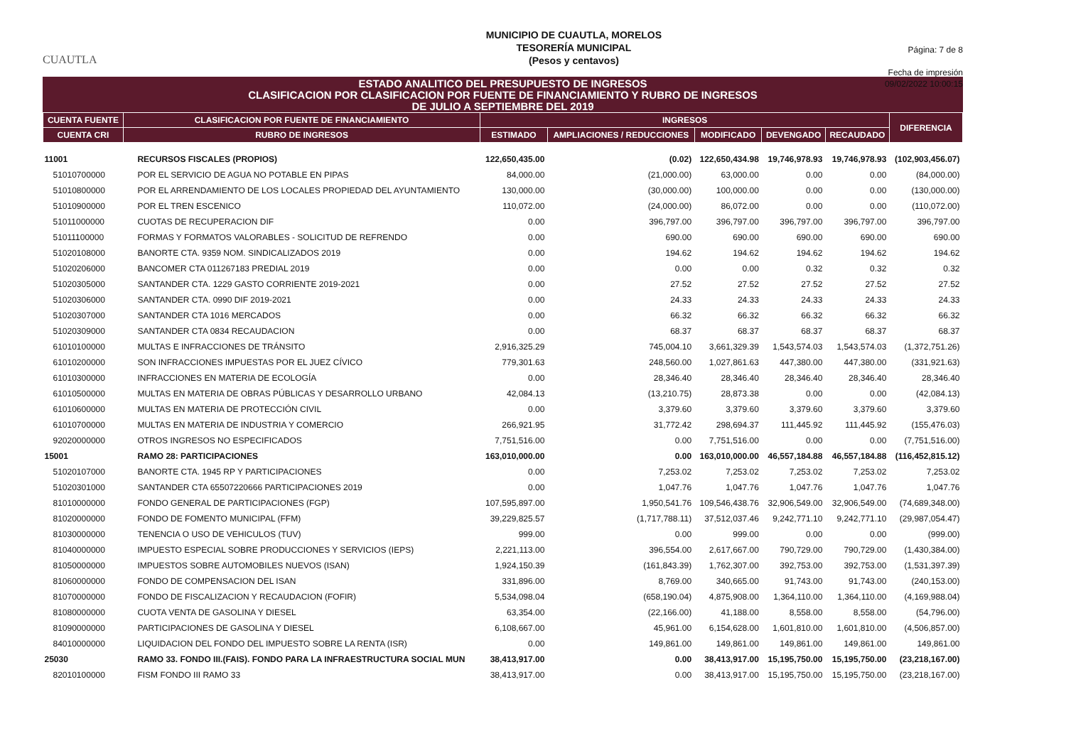CUAUTLA
MUNICIPIO DE CUAUTLA, MORELOS
TESORERÍA MUNICIPAL
(Pesos y centavos)
Página: 7 de 8
Fecha de impresión
09/02/2022 10:00:15
ESTADO ANALITICO DEL PRESUPUESTO DE INGRESOS
CLASIFICACION POR CLASIFICACION POR FUENTE DE FINANCIAMIENTO Y RUBRO DE INGRESOS
DE JULIO A SEPTIEMBRE DEL 2019
| CUENTA FUENTE | CLASIFICACION POR FUENTE DE FINANCIAMIENTO | INGRESOS | | | | | DIFERENCIA |
| --- | --- | --- | --- | --- | --- | --- | --- |
| CUENTA CRI | RUBRO DE INGRESOS | ESTIMADO | AMPLIACIONES / REDUCCIONES | MODIFICADO | DEVENGADO | RECAUDADO | |
| 11001 | RECURSOS FISCALES (PROPIOS) | 122,650,435.00 | (0.02) | 122,650,434.98 | 19,746,978.93 | 19,746,978.93 | (102,903,456.07) |
| 51010700000 | POR EL SERVICIO DE AGUA NO POTABLE EN PIPAS | 84,000.00 | (21,000.00) | 63,000.00 | 0.00 | 0.00 | (84,000.00) |
| 51010800000 | POR EL ARRENDAMIENTO DE LOS LOCALES PROPIEDAD DEL AYUNTAMIENTO | 130,000.00 | (30,000.00) | 100,000.00 | 0.00 | 0.00 | (130,000.00) |
| 51010900000 | POR EL TREN ESCENICO | 110,072.00 | (24,000.00) | 86,072.00 | 0.00 | 0.00 | (110,072.00) |
| 51011000000 | CUOTAS DE RECUPERACION DIF | 0.00 | 396,797.00 | 396,797.00 | 396,797.00 | 396,797.00 | 396,797.00 |
| 51011100000 | FORMAS Y FORMATOS VALORABLES - SOLICITUD DE REFRENDO | 0.00 | 690.00 | 690.00 | 690.00 | 690.00 | 690.00 |
| 51020108000 | BANORTE CTA. 9359 NOM. SINDICALIZADOS 2019 | 0.00 | 194.62 | 194.62 | 194.62 | 194.62 | 194.62 |
| 51020206000 | BANCOMER CTA 011267183 PREDIAL 2019 | 0.00 | 0.00 | 0.00 | 0.32 | 0.32 | 0.32 |
| 51020305000 | SANTANDER CTA. 1229 GASTO CORRIENTE 2019-2021 | 0.00 | 27.52 | 27.52 | 27.52 | 27.52 | 27.52 |
| 51020306000 | SANTANDER CTA. 0990 DIF 2019-2021 | 0.00 | 24.33 | 24.33 | 24.33 | 24.33 | 24.33 |
| 51020307000 | SANTANDER CTA 1016 MERCADOS | 0.00 | 66.32 | 66.32 | 66.32 | 66.32 | 66.32 |
| 51020309000 | SANTANDER CTA 0834 RECAUDACION | 0.00 | 68.37 | 68.37 | 68.37 | 68.37 | 68.37 |
| 61010100000 | MULTAS E INFRACCIONES DE TRÁNSITO | 2,916,325.29 | 745,004.10 | 3,661,329.39 | 1,543,574.03 | 1,543,574.03 | (1,372,751.26) |
| 61010200000 | SON INFRACCIONES IMPUESTAS POR EL JUEZ CÍVICO | 779,301.63 | 248,560.00 | 1,027,861.63 | 447,380.00 | 447,380.00 | (331,921.63) |
| 61010300000 | INFRACCIONES EN MATERIA DE ECOLOGÍA | 0.00 | 28,346.40 | 28,346.40 | 28,346.40 | 28,346.40 | 28,346.40 |
| 61010500000 | MULTAS EN MATERIA DE OBRAS PÚBLICAS Y DESARROLLO URBANO | 42,084.13 | (13,210.75) | 28,873.38 | 0.00 | 0.00 | (42,084.13) |
| 61010600000 | MULTAS EN MATERIA DE PROTECCIÓN CIVIL | 0.00 | 3,379.60 | 3,379.60 | 3,379.60 | 3,379.60 | 3,379.60 |
| 61010700000 | MULTAS EN MATERIA DE INDUSTRIA Y COMERCIO | 266,921.95 | 31,772.42 | 298,694.37 | 111,445.92 | 111,445.92 | (155,476.03) |
| 92020000000 | OTROS INGRESOS NO ESPECIFICADOS | 7,751,516.00 | 0.00 | 7,751,516.00 | 0.00 | 0.00 | (7,751,516.00) |
| 15001 | RAMO 28: PARTICIPACIONES | 163,010,000.00 | 0.00 | 163,010,000.00 | 46,557,184.88 | 46,557,184.88 | (116,452,815.12) |
| 51020107000 | BANORTE CTA. 1945 RP Y PARTICIPACIONES | 0.00 | 7,253.02 | 7,253.02 | 7,253.02 | 7,253.02 | 7,253.02 |
| 51020301000 | SANTANDER CTA 65507220666 PARTICIPACIONES 2019 | 0.00 | 1,047.76 | 1,047.76 | 1,047.76 | 1,047.76 | 1,047.76 |
| 81010000000 | FONDO GENERAL DE PARTICIPACIONES (FGP) | 107,595,897.00 | 1,950,541.76 | 109,546,438.76 | 32,906,549.00 | 32,906,549.00 | (74,689,348.00) |
| 81020000000 | FONDO DE FOMENTO MUNICIPAL (FFM) | 39,229,825.57 | (1,717,788.11) | 37,512,037.46 | 9,242,771.10 | 9,242,771.10 | (29,987,054.47) |
| 81030000000 | TENENCIA O USO DE VEHICULOS (TUV) | 999.00 | 0.00 | 999.00 | 0.00 | 0.00 | (999.00) |
| 81040000000 | IMPUESTO ESPECIAL SOBRE PRODUCCIONES Y SERVICIOS (IEPS) | 2,221,113.00 | 396,554.00 | 2,617,667.00 | 790,729.00 | 790,729.00 | (1,430,384.00) |
| 81050000000 | IMPUESTOS SOBRE AUTOMOBILES NUEVOS (ISAN) | 1,924,150.39 | (161,843.39) | 1,762,307.00 | 392,753.00 | 392,753.00 | (1,531,397.39) |
| 81060000000 | FONDO DE COMPENSACION DEL ISAN | 331,896.00 | 8,769.00 | 340,665.00 | 91,743.00 | 91,743.00 | (240,153.00) |
| 81070000000 | FONDO DE FISCALIZACION Y RECAUDACION (FOFIR) | 5,534,098.04 | (658,190.04) | 4,875,908.00 | 1,364,110.00 | 1,364,110.00 | (4,169,988.04) |
| 81080000000 | CUOTA VENTA DE GASOLINA Y DIESEL | 63,354.00 | (22,166.00) | 41,188.00 | 8,558.00 | 8,558.00 | (54,796.00) |
| 81090000000 | PARTICIPACIONES DE GASOLINA Y DIESEL | 6,108,667.00 | 45,961.00 | 6,154,628.00 | 1,601,810.00 | 1,601,810.00 | (4,506,857.00) |
| 84010000000 | LIQUIDACION DEL FONDO DEL IMPUESTO SOBRE LA RENTA (ISR) | 0.00 | 149,861.00 | 149,861.00 | 149,861.00 | 149,861.00 | 149,861.00 |
| 25030 | RAMO 33. FONDO III.(FAIS). FONDO PARA LA INFRAESTRUCTURA SOCIAL MUN | 38,413,917.00 | 0.00 | 38,413,917.00 | 15,195,750.00 | 15,195,750.00 | (23,218,167.00) |
| 82010100000 | FISM FONDO III RAMO 33 | 38,413,917.00 | 0.00 | 38,413,917.00 | 15,195,750.00 | 15,195,750.00 | (23,218,167.00) |